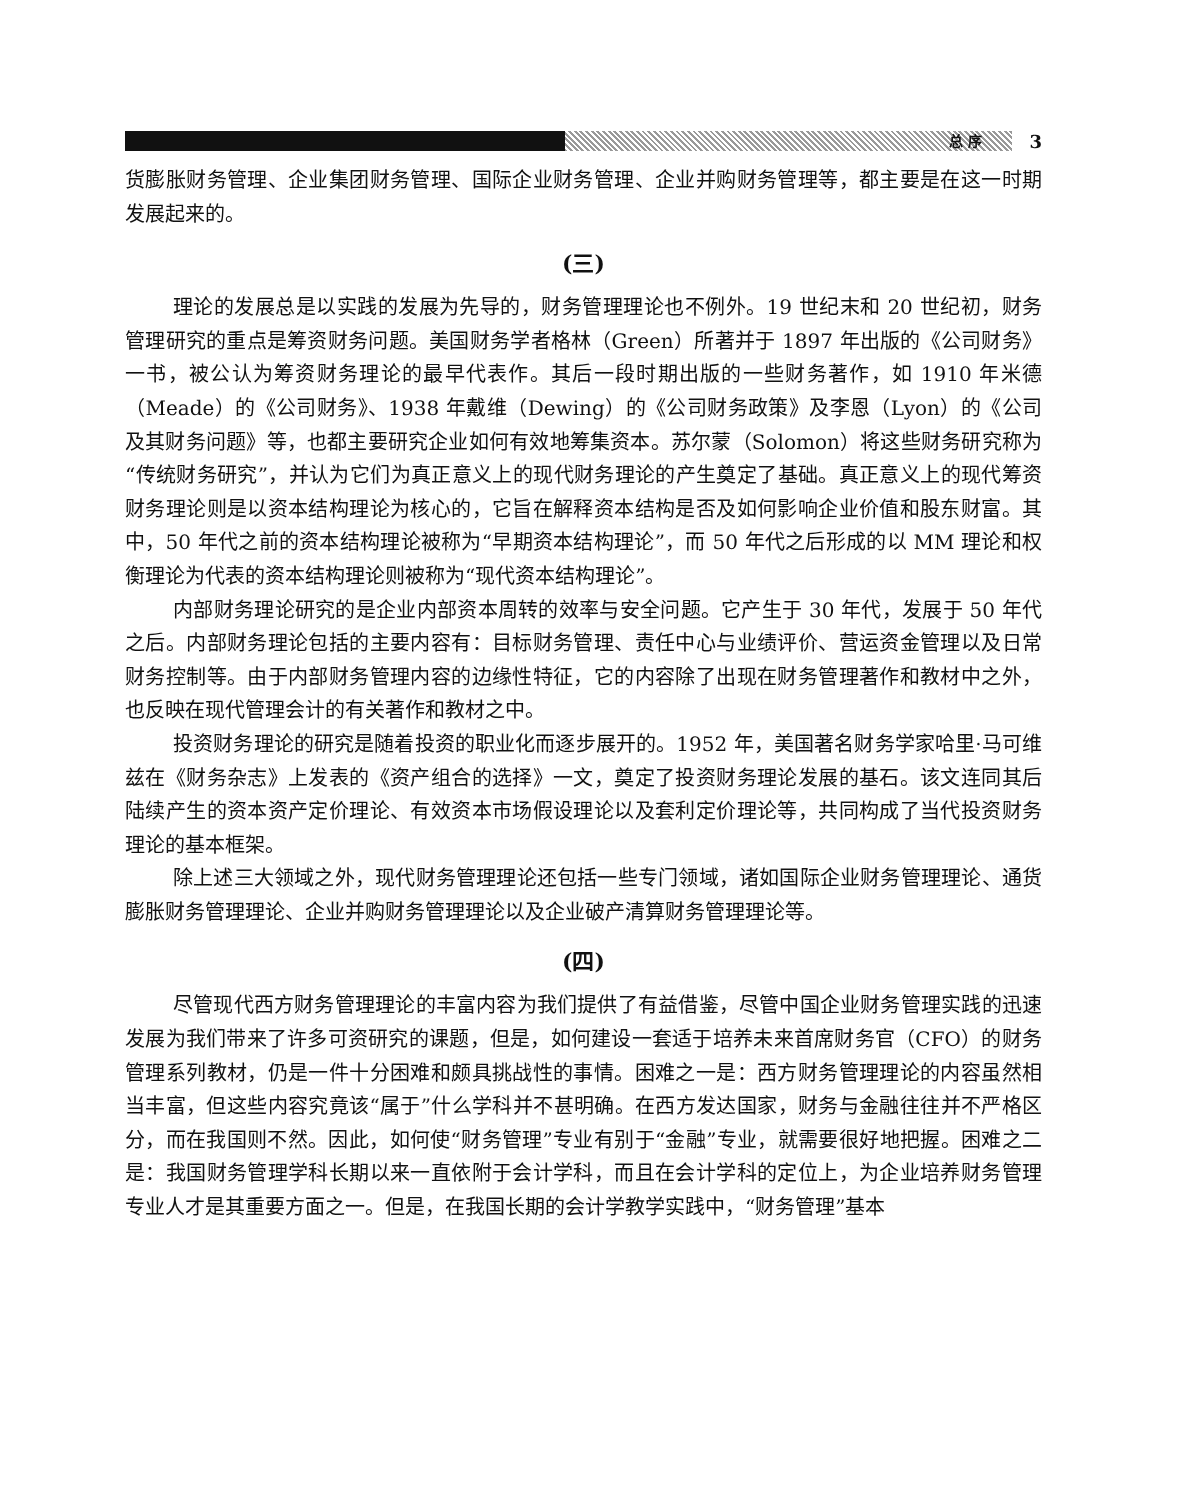总 序
3
货膨胀财务管理、企业集团财务管理、国际企业财务管理、企业并购财务管理等，都主要是在这一时期发展起来的。
(三)
理论的发展总是以实践的发展为先导的，财务管理理论也不例外。19 世纪末和 20 世纪初，财务管理研究的重点是筹资财务问题。美国财务学者格林（Green）所著并于 1897 年出版的《公司财务》一书，被公认为筹资财务理论的最早代表作。其后一段时期出版的一些财务著作，如 1910 年米德（Meade）的《公司财务》、1938 年戴维（Dewing）的《公司财务政策》及李恩（Lyon）的《公司及其财务问题》等，也都主要研究企业如何有效地筹集资本。苏尔蒙（Solomon）将这些财务研究称为“传统财务研究”，并认为它们为真正意义上的现代财务理论的产生奠定了基础。真正意义上的现代筹资财务理论则是以资本结构理论为核心的，它旨在解释资本结构是否及如何影响企业价值和股东财富。其中，50 年代之前的资本结构理论被称为“早期资本结构理论”，而 50 年代之后形成的以 MM 理论和权衡理论为代表的资本结构理论则被称为“现代资本结构理论”。
内部财务理论研究的是企业内部资本周转的效率与安全问题。它产生于 30 年代，发展于 50 年代之后。内部财务理论包括的主要内容有：目标财务管理、责任中心与业绩评价、营运资金管理以及日常财务控制等。由于内部财务管理内容的边缘性特征，它的内容除了出现在财务管理著作和教材中之外，也反映在现代管理会计的有关著作和教材之中。
投资财务理论的研究是随着投资的职业化而逐步展开的。1952 年，美国著名财务学家哈里·马可维兹在《财务杂志》上发表的《资产组合的选择》一文，奠定了投资财务理论发展的基石。该文连同其后陆续产生的资本资产定价理论、有效资本市场假设理论以及套利定价理论等，共同构成了当代投资财务理论的基本框架。
除上述三大领域之外，现代财务管理理论还包括一些专门领域，诸如国际企业财务管理理论、通货膨胀财务管理理论、企业并购财务管理理论以及企业破产清算财务管理理论等。
(四)
尽管现代西方财务管理理论的丰富内容为我们提供了有益借鉴，尽管中国企业财务管理实践的迅速发展为我们带来了许多可资研究的课题，但是，如何建设一套适于培养未来首席财务官（CFO）的财务管理系列教材，仍是一件十分困难和颇具挑战性的事情。困难之一是：西方财务管理理论的内容虽然相当丰富，但这些内容究竟该“属于”什么学科并不甚明确。在西方发达国家，财务与金融往往并不严格区分，而在我国则不然。因此，如何使“财务管理”专业有别于“金融”专业，就需要很好地把握。困难之二是：我国财务管理学科长期以来一直依附于会计学科，而且在会计学科的定位上，为企业培养财务管理专业人才是其重要方面之一。但是，在我国长期的会计学教学实践中，“财务管理”基本